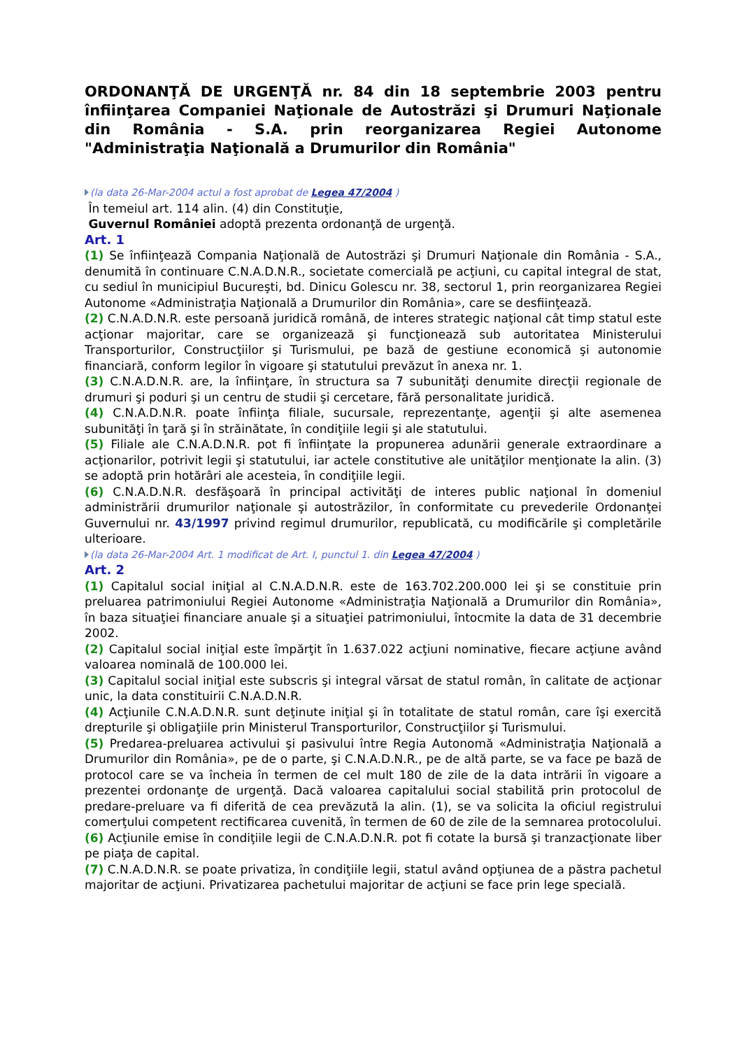ORDONANŢĂ DE URGENŢĂ nr. 84 din 18 septembrie 2003 pentru înfiinţarea Companiei Naţionale de Autostrăzi şi Drumuri Naţionale din România - S.A. prin reorganizarea Regiei Autonome "Administraţia Naţională a Drumurilor din România"
(la data 26-Mar-2004 actul a fost aprobat de Legea 47/2004 )
În temeiul art. 114 alin. (4) din Constituţie,
Guvernul României adoptă prezenta ordonanţă de urgenţă.
Art. 1
(1) Se înfiinţează Compania Naţională de Autostrăzi şi Drumuri Naţionale din România - S.A., denumită în continuare C.N.A.D.N.R., societate comercială pe acţiuni, cu capital integral de stat, cu sediul în municipiul Bucureşti, bd. Dinicu Golescu nr. 38, sectorul 1, prin reorganizarea Regiei Autonome «Administraţia Naţională a Drumurilor din România», care se desfiinţează.
(2) C.N.A.D.N.R. este persoană juridică română, de interes strategic naţional cât timp statul este acţionar majoritar, care se organizează şi funcţionează sub autoritatea Ministerului Transporturilor, Construcţiilor şi Turismului, pe bază de gestiune economică şi autonomie financiară, conform legilor în vigoare şi statutului prevăzut în anexa nr. 1.
(3) C.N.A.D.N.R. are, la înfiinţare, în structura sa 7 subunităţi denumite direcţii regionale de drumuri şi poduri şi un centru de studii şi cercetare, fără personalitate juridică.
(4) C.N.A.D.N.R. poate înfiinţa filiale, sucursale, reprezentanţe, agenţii şi alte asemenea subunităţi în ţară şi în străinătate, în condiţiile legii şi ale statutului.
(5) Filiale ale C.N.A.D.N.R. pot fi înfiinţate la propunerea adunării generale extraordinare a acţionarilor, potrivit legii şi statutului, iar actele constitutive ale unităţilor menţionate la alin. (3) se adoptă prin hotărâri ale acesteia, în condiţiile legii.
(6) C.N.A.D.N.R. desfăşoară în principal activităţi de interes public naţional în domeniul administrării drumurilor naţionale şi autostrăzilor, în conformitate cu prevederile Ordonanţei Guvernului nr. 43/1997 privind regimul drumurilor, republicată, cu modificările şi completările ulterioare.
(la data 26-Mar-2004 Art. 1 modificat de Art. I, punctul 1. din Legea 47/2004 )
Art. 2
(1) Capitalul social iniţial al C.N.A.D.N.R. este de 163.702.200.000 lei şi se constituie prin preluarea patrimoniului Regiei Autonome «Administraţia Naţională a Drumurilor din România», în baza situaţiei financiare anuale şi a situaţiei patrimoniului, întocmite la data de 31 decembrie 2002.
(2) Capitalul social iniţial este împărţit în 1.637.022 acţiuni nominative, fiecare acţiune având valoarea nominală de 100.000 lei.
(3) Capitalul social iniţial este subscris şi integral vărsat de statul român, în calitate de acţionar unic, la data constituirii C.N.A.D.N.R.
(4) Acţiunile C.N.A.D.N.R. sunt deţinute iniţial şi în totalitate de statul român, care îşi exercită drepturile şi obligaţiile prin Ministerul Transporturilor, Construcţiilor şi Turismului.
(5) Predarea-preluarea activului şi pasivului între Regia Autonomă «Administraţia Naţională a Drumurilor din România», pe de o parte, şi C.N.A.D.N.R., pe de altă parte, se va face pe bază de protocol care se va încheia în termen de cel mult 180 de zile de la data intrării în vigoare a prezentei ordonanţe de urgenţă. Dacă valoarea capitalului social stabilită prin protocolul de predare-preluare va fi diferită de cea prevăzută la alin. (1), se va solicita la oficiul registrului comerţului competent rectificarea cuvenită, în termen de 60 de zile de la semnarea protocolului.
(6) Acţiunile emise în condiţiile legii de C.N.A.D.N.R. pot fi cotate la bursă şi tranzacţionate liber pe piaţa de capital.
(7) C.N.A.D.N.R. se poate privatiza, în condiţiile legii, statul având opţiunea de a păstra pachetul majoritar de acţiuni. Privatizarea pachetului majoritar de acţiuni se face prin lege specială.